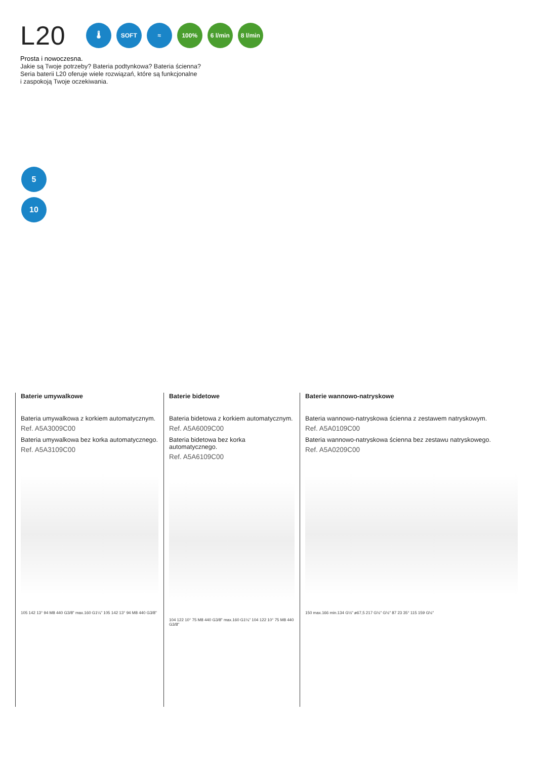L20
🌡 SOFT ≈ 100%
6 l/min
8 l/min
Prosta i nowoczesna.
Jakie są Twoje potrzeby? Bateria podtynkowa? Bateria ścienna?
Seria baterii L20 oferuje wiele rozwiązań, które są funkcjonalne
i zaspokoją Twoje oczekiwania.
5
10
Baterie umywalkowe
Bateria umywalkowa z korkiem automatycznym.
Ref. A5A3009C00
Bateria umywalkowa bez korka automatycznego.
Ref. A5A3109C00
105 142 13° 94 M8 440 G3/8" max.160 G1¼" 105 142 13° 94 M8 440 G3/8"
Baterie bidetowe
Bateria bidetowa z korkiem automatycznym.
Ref. A5A6009C00
Bateria bidetowa bez korka automatycznego.
Ref. A5A6109C00
104 122 10° 75 M8 440 G3/8" max.160 G1¼" 104 122 10° 75 M8 440 G3/8"
Baterie wannowo-natryskowe
Bateria wannowo-natryskowa ścienna z zestawem natryskowym.
Ref. A5A0109C00
Bateria wannowo-natryskowa ścienna bez zestawu natryskowego.
Ref. A5A0209C00
150 max.166 min.134 G½" ø67,5 217 G½" G½" 87 23 35° 115 159 G½"